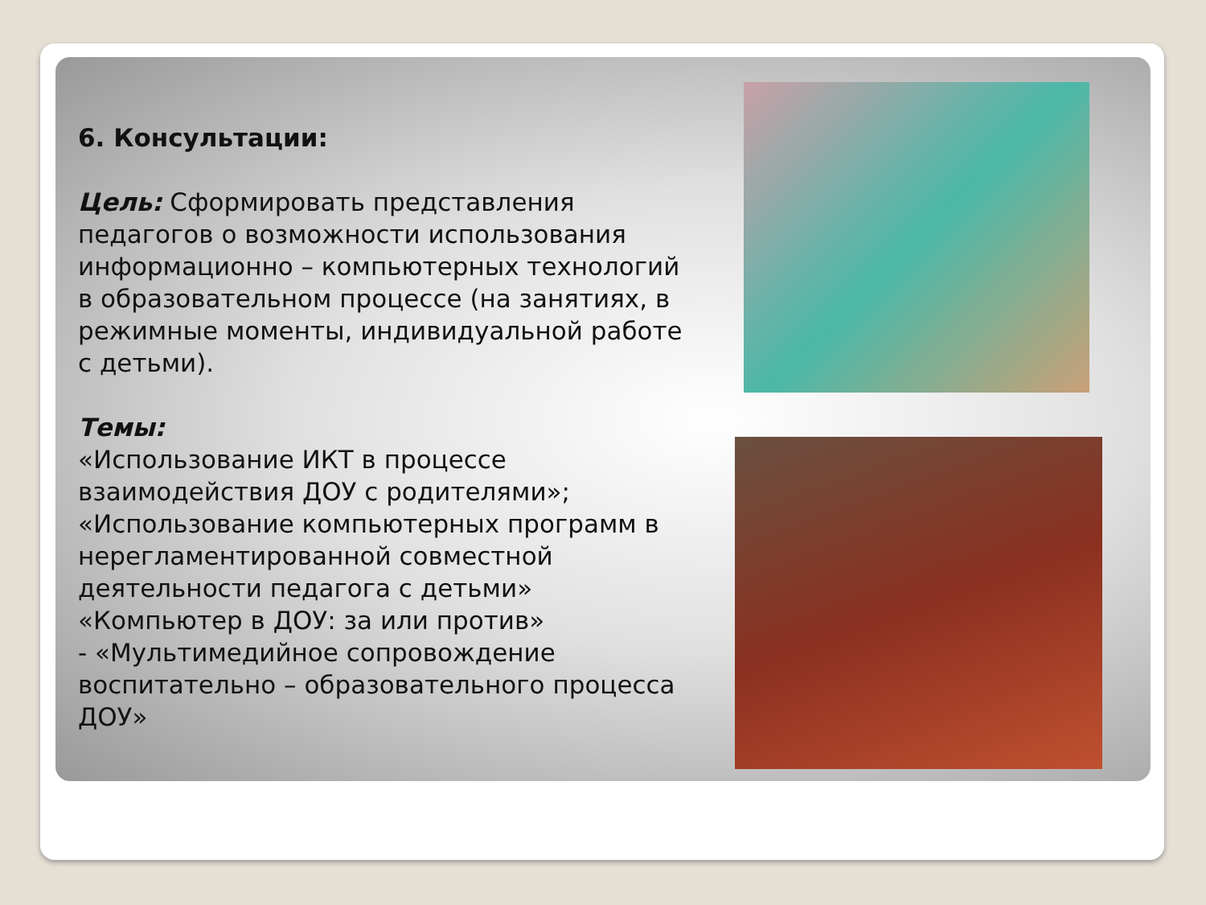6. Консультации:
Цель: Сформировать представления педагогов о возможности использования информационно – компьютерных технологий в образовательном процессе (на занятиях, в режимные моменты, индивидуальной работе с детьми).
Темы:
«Использование ИКТ в процессе взаимодействия ДОУ с родителями»;
«Использование компьютерных программ в нерегламентированной совместной деятельности педагога с детьми»
«Компьютер в ДОУ: за или против»
- «Мультимедийное сопровождение воспитательно – образовательного процесса ДОУ»